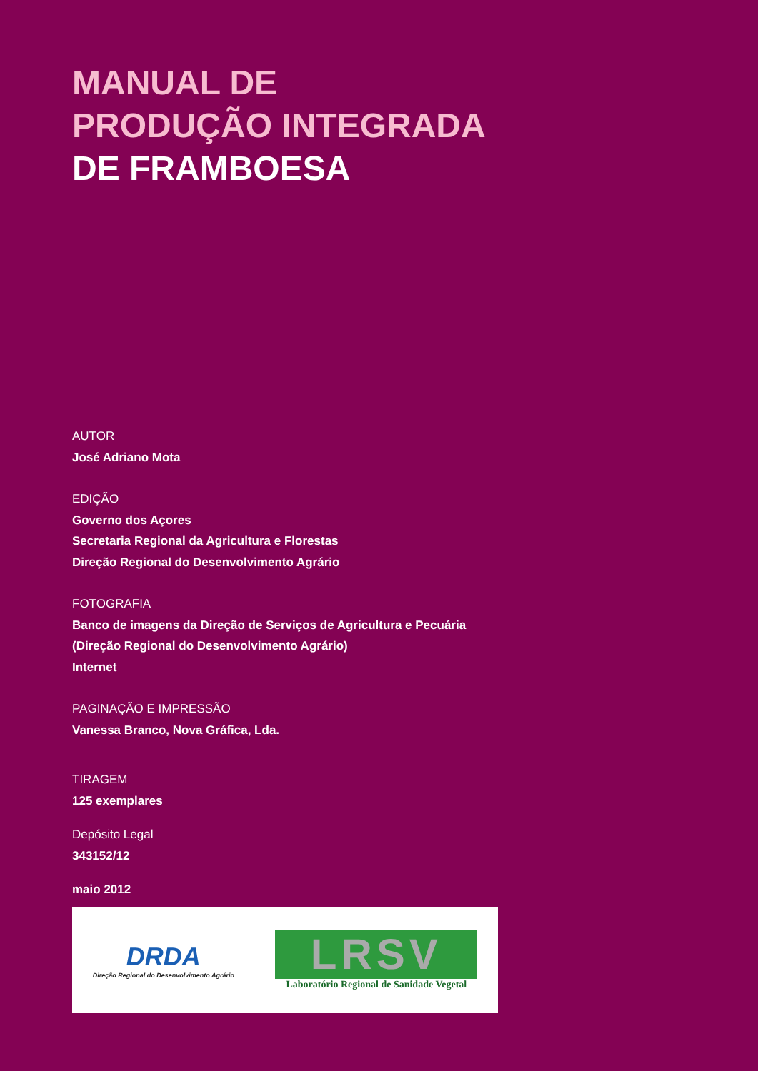MANUAL DE
PRODUÇÃO INTEGRADA
DE FRAMBOESA
AUTOR
José Adriano Mota
EDIÇÃO
Governo dos Açores
Secretaria Regional da Agricultura e Florestas
Direção Regional do Desenvolvimento Agrário
FOTOGRAFIA
Banco de imagens da Direção de Serviços de Agricultura e Pecuária
(Direção Regional do Desenvolvimento Agrário)
Internet
PAGINAÇÃO E IMPRESSÃO
Vanessa Branco, Nova Gráfica, Lda.
TIRAGEM
125 exemplares
Depósito Legal
343152/12
maio 2012
DRDA
Direção Regional do Desenvolvimento Agrário
LRSV
Laboratório Regional de Sanidade Vegetal